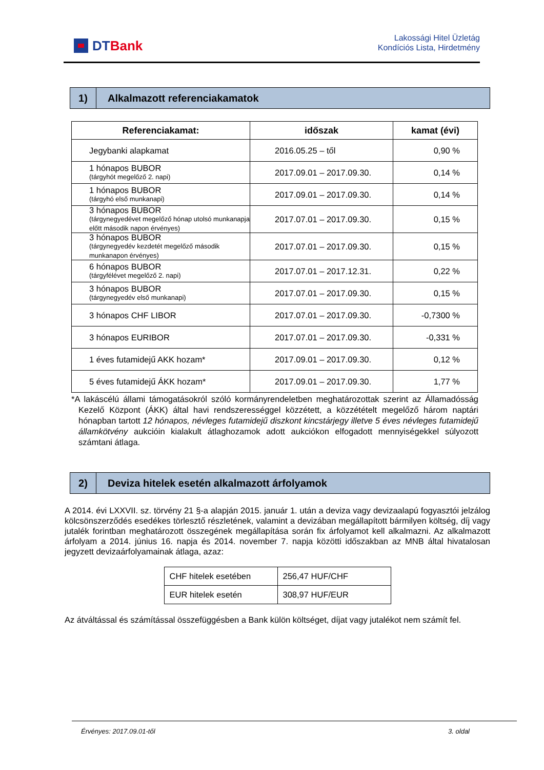DT Bank
Lakossági Hitel Üzletág
Kondíciós Lista, Hirdetmény
1)
Alkalmazott referenciakamatok
| Referenciakamat: | időszak | kamat (évi) |
| --- | --- | --- |
| Jegybanki alapkamat | 2016.05.25 – től | 0,90 % |
| 1 hónapos BUBOR (tárgyhót megelőző 2. napi) | 2017.09.01 – 2017.09.30. | 0,14 % |
| 1 hónapos BUBOR (tárgyhó első munkanapi) | 2017.09.01 – 2017.09.30. | 0,14 % |
| 3 hónapos BUBOR (tárgynegyedévet megelőző hónap utolsó munkanapja előtt második napon érvényes) | 2017.07.01 – 2017.09.30. | 0,15 % |
| 3 hónapos BUBOR (tárgynegyedév kezdetét megelőző második munkanapon érvényes) | 2017.07.01 – 2017.09.30. | 0,15 % |
| 6 hónapos BUBOR (tárgyfélévet megelőző 2. napi) | 2017.07.01 – 2017.12.31. | 0,22 % |
| 3 hónapos BUBOR (tárgynegyedév első munkanapi) | 2017.07.01 – 2017.09.30. | 0,15 % |
| 3 hónapos CHF LIBOR | 2017.07.01 – 2017.09.30. | -0,7300 % |
| 3 hónapos EURIBOR | 2017.07.01 – 2017.09.30. | -0,331 % |
| 1 éves futamidejű AKK hozam* | 2017.09.01 – 2017.09.30. | 0,12 % |
| 5 éves futamidejű ÁKK hozam* | 2017.09.01 – 2017.09.30. | 1,77 % |
*A lakáscélú állami támogatásokról szóló kormányrendeletben meghatározottak szerint az Államadósság Kezelő Központ (ÁKK) által havi rendszerességgel közzétett, a közzétételt megelőző három naptári hónapban tartott 12 hónapos, névleges futamidejű diszkont kincstárjegy illetve 5 éves névleges futamidejű államkötvény aukcióin kialakult átlaghozamok adott aukciókon elfogadott mennyiségekkel súlyozott számtani átlaga.
2)
Deviza hitelek esetén alkalmazott árfolyamok
A 2014. évi LXXVII. sz. törvény 21 §-a alapján 2015. január 1. után a deviza vagy devizaalapú fogyasztói jelzálog kölcsönszerződés esedékes törlesztő részletének, valamint a devizában megállapított bármilyen költség, díj vagy jutalék forintban meghatározott összegének megállapítása során fix árfolyamot kell alkalmazni. Az alkalmazott árfolyam a 2014. június 16. napja és 2014. november 7. napja közötti időszakban az MNB által hivatalosan jegyzett devizaárfolyamainak átlaga, azaz:
| CHF hitelek esetében | 256,47 HUF/CHF |
| EUR hitelek esetén | 308,97 HUF/EUR |
Az átváltással és számítással összefüggésben a Bank külön költséget, díjat vagy jutalékot nem számít fel.
Érvényes: 2017.09.01-től 3. oldal